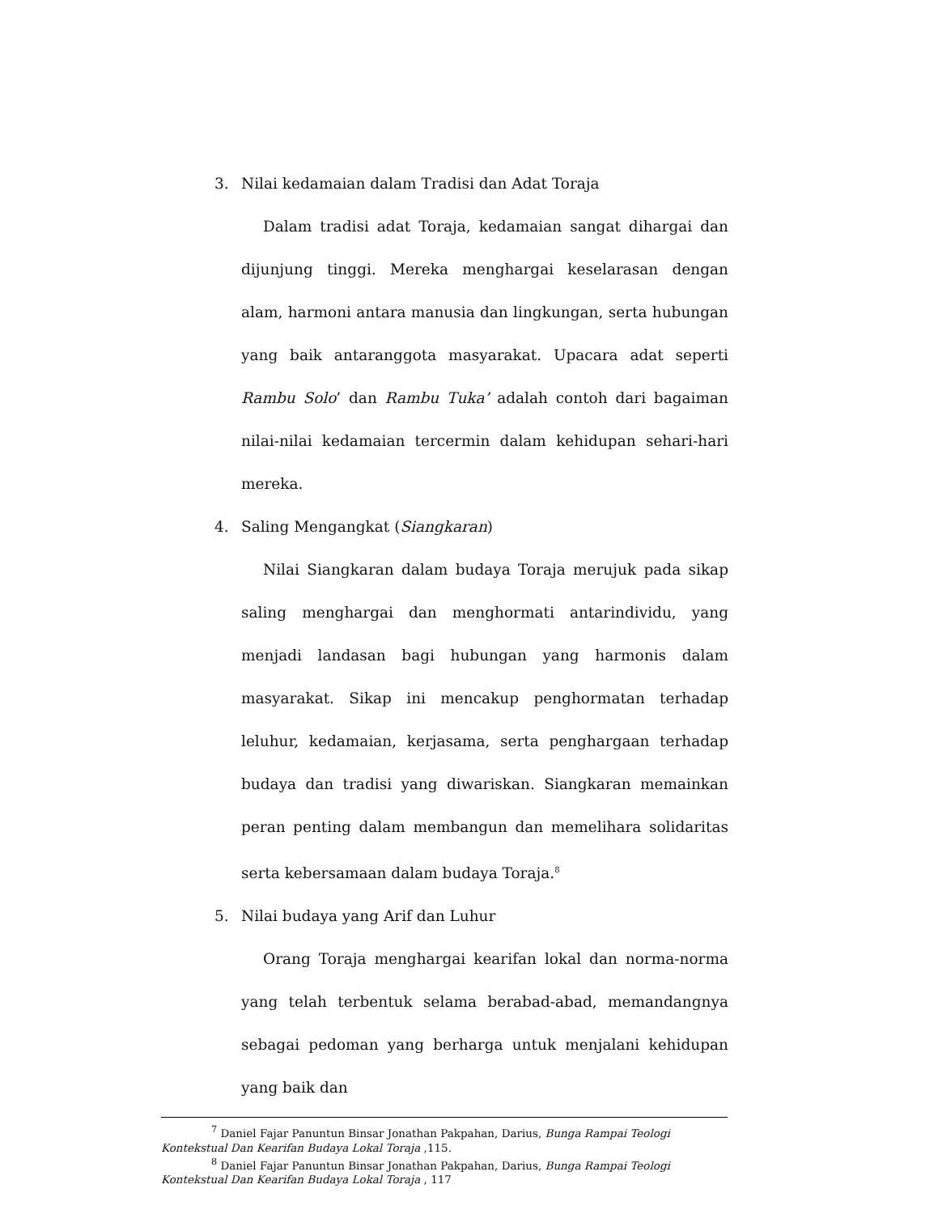3. Nilai kedamaian dalam Tradisi dan Adat Toraja
Dalam tradisi adat Toraja, kedamaian sangat dihargai dan dijunjung tinggi. Mereka menghargai keselarasan dengan alam, harmoni antara manusia dan lingkungan, serta hubungan yang baik antaranggota masyarakat. Upacara adat seperti Rambu Solo’ dan Rambu Tuka’ adalah contoh dari bagaiman nilai-nilai kedamaian tercermin dalam kehidupan sehari-hari mereka.
4. Saling Mengangkat (Siangkaran)
Nilai Siangkaran dalam budaya Toraja merujuk pada sikap saling menghargai dan menghormati antarindividu, yang menjadi landasan bagi hubungan yang harmonis dalam masyarakat. Sikap ini mencakup penghormatan terhadap leluhur, kedamaian, kerjasama, serta penghargaan terhadap budaya dan tradisi yang diwariskan. Siangkaran memainkan peran penting dalam membangun dan memelihara solidaritas serta kebersamaan dalam budaya Toraja.<sup>8</sup>
5. Nilai budaya yang Arif dan Luhur
Orang Toraja menghargai kearifan lokal dan norma-norma yang telah terbentuk selama berabad-abad, memandangnya sebagai pedoman yang berharga untuk menjalani kehidupan yang baik dan
<sup>7</sup> Daniel Fajar Panuntun Binsar Jonathan Pakpahan, Darius, Bunga Rampai Teologi Kontekstual Dan Kearifan Budaya Lokal Toraja ,115.
<sup>8</sup> Daniel Fajar Panuntun Binsar Jonathan Pakpahan, Darius, Bunga Rampai Teologi Kontekstual Dan Kearifan Budaya Lokal Toraja , 117